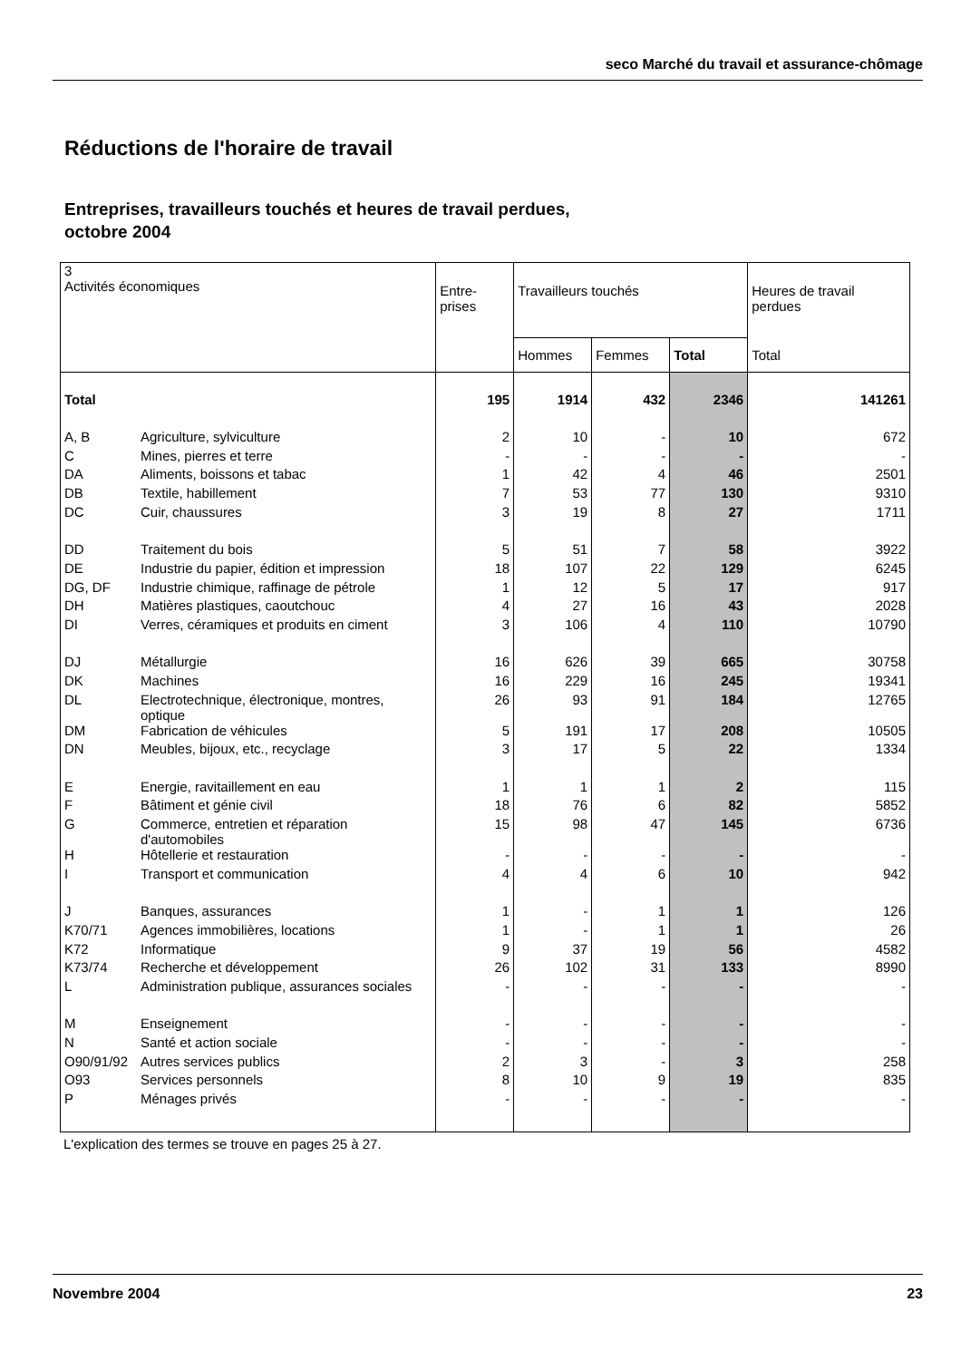seco Marché du travail et assurance-chômage
Réductions de l'horaire de travail
Entreprises, travailleurs touchés et heures de travail perdues,
octobre 2004
| 3 Activités économiques | | Entre- prises | Travailleurs touchés | | | Heures de travail perdues |
| --- | --- | --- | --- | --- | --- | --- |
| | | | Hommes | Femmes | Total | Total |
| Total | | 195 | 1914 | 432 | 2346 | 141261 |
| A, B | Agriculture, sylviculture | 2 | 10 | - | 10 | 672 |
| C | Mines, pierres et terre | - | - | - | - | - |
| DA | Aliments, boissons et tabac | 1 | 42 | 4 | 46 | 2501 |
| DB | Textile, habillement | 7 | 53 | 77 | 130 | 9310 |
| DC | Cuir, chaussures | 3 | 19 | 8 | 27 | 1711 |
| DD | Traitement du bois | 5 | 51 | 7 | 58 | 3922 |
| DE | Industrie du papier, édition et impression | 18 | 107 | 22 | 129 | 6245 |
| DG, DF | Industrie chimique, raffinage de pétrole | 1 | 12 | 5 | 17 | 917 |
| DH | Matières plastiques, caoutchouc | 4 | 27 | 16 | 43 | 2028 |
| DI | Verres, céramiques et produits en ciment | 3 | 106 | 4 | 110 | 10790 |
| DJ | Métallurgie | 16 | 626 | 39 | 665 | 30758 |
| DK | Machines | 16 | 229 | 16 | 245 | 19341 |
| DL | Electrotechnique, électronique, montres, optique | 26 | 93 | 91 | 184 | 12765 |
| DM | Fabrication de véhicules | 5 | 191 | 17 | 208 | 10505 |
| DN | Meubles, bijoux, etc., recyclage | 3 | 17 | 5 | 22 | 1334 |
| E | Energie, ravitaillement en eau | 1 | 1 | 1 | 2 | 115 |
| F | Bâtiment et génie civil | 18 | 76 | 6 | 82 | 5852 |
| G | Commerce, entretien et réparation d'automobiles | 15 | 98 | 47 | 145 | 6736 |
| H | Hôtellerie et restauration | - | - | - | - | - |
| I | Transport et communication | 4 | 4 | 6 | 10 | 942 |
| J | Banques, assurances | 1 | - | 1 | 1 | 126 |
| K70/71 | Agences immobilières, locations | 1 | - | 1 | 1 | 26 |
| K72 | Informatique | 9 | 37 | 19 | 56 | 4582 |
| K73/74 | Recherche et développement | 26 | 102 | 31 | 133 | 8990 |
| L | Administration publique, assurances sociales | - | - | - | - | - |
| M | Enseignement | - | - | - | - | - |
| N | Santé et action sociale | - | - | - | - | - |
| O90/91/92 | Autres services publics | 2 | 3 | - | 3 | 258 |
| O93 | Services personnels | 8 | 10 | 9 | 19 | 835 |
| P | Ménages privés | - | - | - | - | - |
L'explication des termes se trouve en pages 25 à 27.
Novembre 2004 23